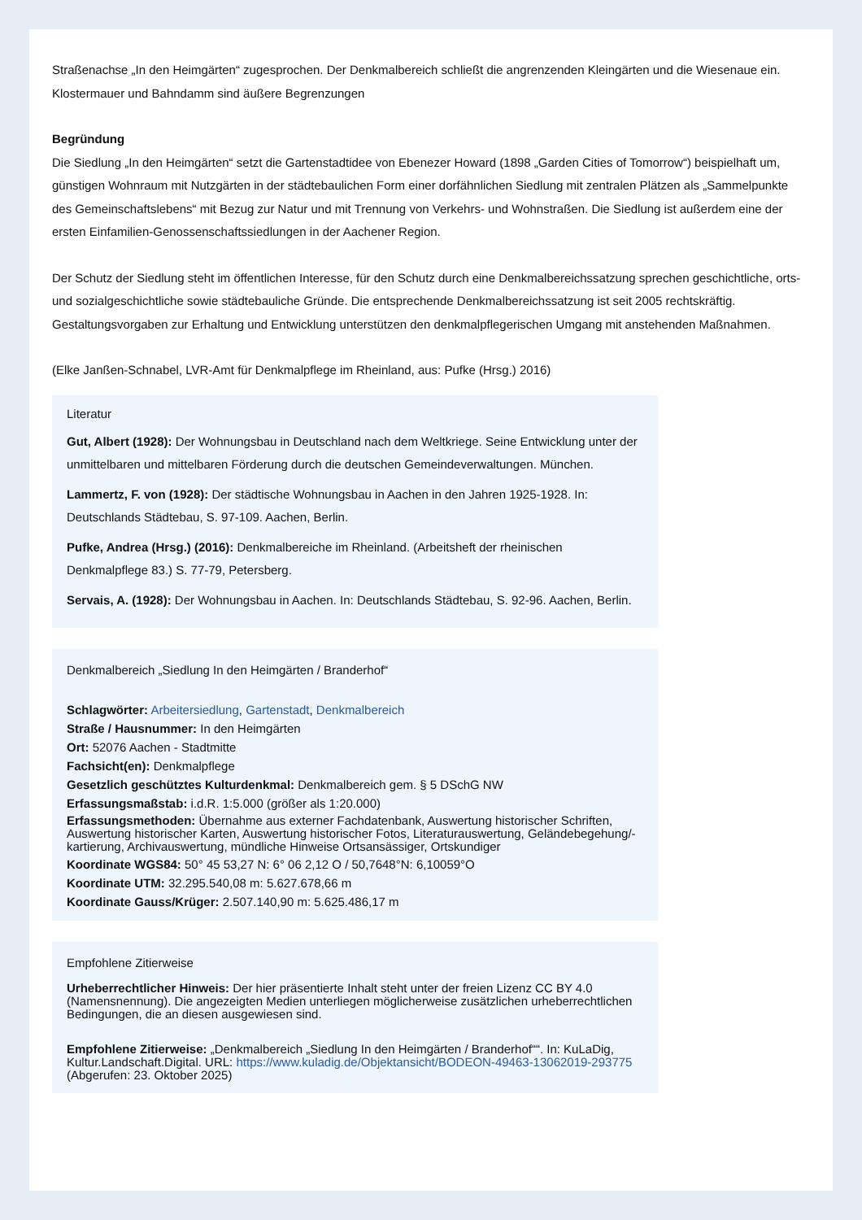Straßenachse „In den Heimgärten“ zugesprochen. Der Denkmalbereich schließt die angrenzenden Kleingärten und die Wiesenaue ein. Klostermauer und Bahndamm sind äußere Begrenzungen
Begründung
Die Siedlung „In den Heimgärten“ setzt die Gartenstadtidee von Ebenezer Howard (1898 „Garden Cities of Tomorrow“) beispielhaft um, günstigen Wohnraum mit Nutzgärten in der städtebaulichen Form einer dorfähnlichen Siedlung mit zentralen Plätzen als „Sammelpunkte des Gemeinschaftslebens“ mit Bezug zur Natur und mit Trennung von Verkehrs- und Wohnstraßen. Die Siedlung ist außerdem eine der ersten Einfamilien-Genossenschaftssiedlungen in der Aachener Region.
Der Schutz der Siedlung steht im öffentlichen Interesse, für den Schutz durch eine Denkmalbereichssatzung sprechen geschichtliche, orts- und sozialgeschichtliche sowie städtebauliche Gründe. Die entsprechende Denkmalbereichssatzung ist seit 2005 rechtskräftig. Gestaltungsvorgaben zur Erhaltung und Entwicklung unterstützen den denkmalpflegerischen Umgang mit anstehenden Maßnahmen.
(Elke Janßen-Schnabel, LVR-Amt für Denkmalpflege im Rheinland, aus: Pufke (Hrsg.) 2016)
Literatur
Gut, Albert (1928): Der Wohnungsbau in Deutschland nach dem Weltkriege. Seine Entwicklung unter der unmittelbaren und mittelbaren Förderung durch die deutschen Gemeindeverwaltungen. München.
Lammertz, F. von (1928): Der städtische Wohnungsbau in Aachen in den Jahren 1925-1928. In: Deutschlands Städtebau, S. 97-109. Aachen, Berlin.
Pufke, Andrea (Hrsg.) (2016): Denkmalbereiche im Rheinland. (Arbeitsheft der rheinischen Denkmalpflege 83.) S. 77-79, Petersberg.
Servais, A. (1928): Der Wohnungsbau in Aachen. In: Deutschlands Städtebau, S. 92-96. Aachen, Berlin.
Denkmalbereich „Siedlung In den Heimgärten / Branderhof“
Schlagwörter: Arbeitersiedlung, Gartenstadt, Denkmalbereich
Straße / Hausnummer: In den Heimgärten
Ort: 52076 Aachen - Stadtmitte
Fachsicht(en): Denkmalpflege
Gesetzlich geschütztes Kulturdenkmal: Denkmalbereich gem. § 5 DSchG NW
Erfassungsmaßstab: i.d.R. 1:5.000 (größer als 1:20.000)
Erfassungsmethoden: Übernahme aus externer Fachdatenbank, Auswertung historischer Schriften, Auswertung historischer Karten, Auswertung historischer Fotos, Literaturauswertung, Geländebegehung/-kartierung, Archivauswertung, mündliche Hinweise Ortsansässiger, Ortskundiger
Koordinate WGS84: 50° 45 53,27 N: 6° 06 2,12 O / 50,7648°N: 6,10059°O
Koordinate UTM: 32.295.540,08 m: 5.627.678,66 m
Koordinate Gauss/Krüger: 2.507.140,90 m: 5.625.486,17 m
Empfohlene Zitierweise
Urheberrechtlicher Hinweis: Der hier präsentierte Inhalt steht unter der freien Lizenz CC BY 4.0 (Namensnennung). Die angezeigten Medien unterliegen möglicherweise zusätzlichen urheberrechtlichen Bedingungen, die an diesen ausgewiesen sind.
Empfohlene Zitierweise: „Denkmalbereich „Siedlung In den Heimgärten / Branderhof““. In: KuLaDig, Kultur.Landschaft.Digital. URL: https://www.kuladig.de/Objektansicht/BODEON-49463-13062019-293775 (Abgerufen: 23. Oktober 2025)